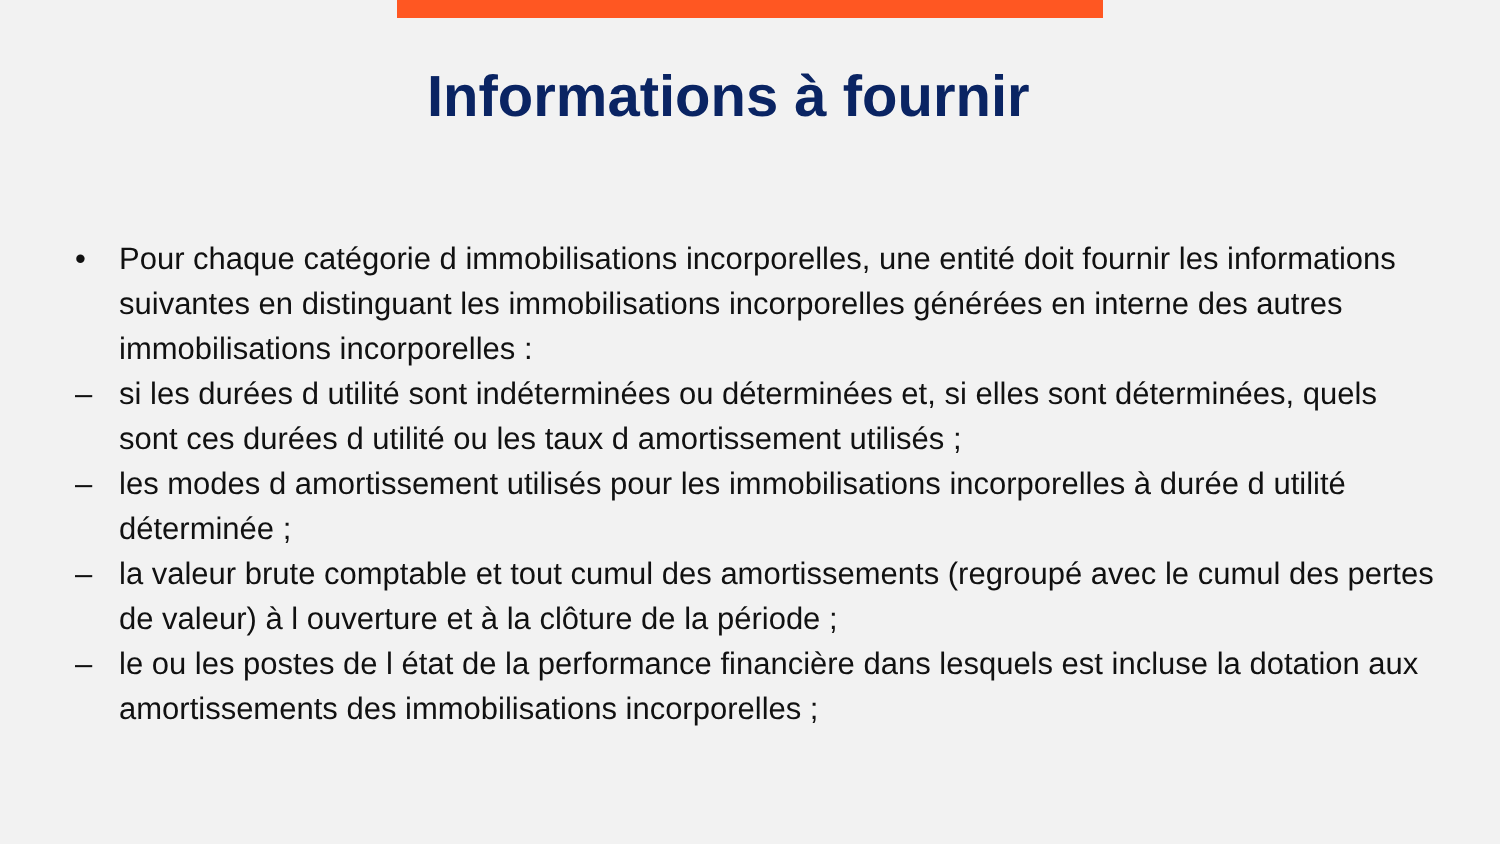Informations à fournir
• Pour chaque catégorie d immobilisations incorporelles, une entité doit fournir les informations suivantes en distinguant les immobilisations incorporelles générées en interne des autres immobilisations incorporelles :
– si les durées d utilité sont indéterminées ou déterminées et, si elles sont déterminées, quels sont ces durées d utilité ou les taux d amortissement utilisés ;
– les modes d amortissement utilisés pour les immobilisations incorporelles à durée d utilité déterminée ;
– la valeur brute comptable et tout cumul des amortissements (regroupé avec le cumul des pertes de valeur) à l ouverture et à la clôture de la période ;
– le ou les postes de l état de la performance financière dans lesquels est incluse la dotation aux amortissements des immobilisations incorporelles ;